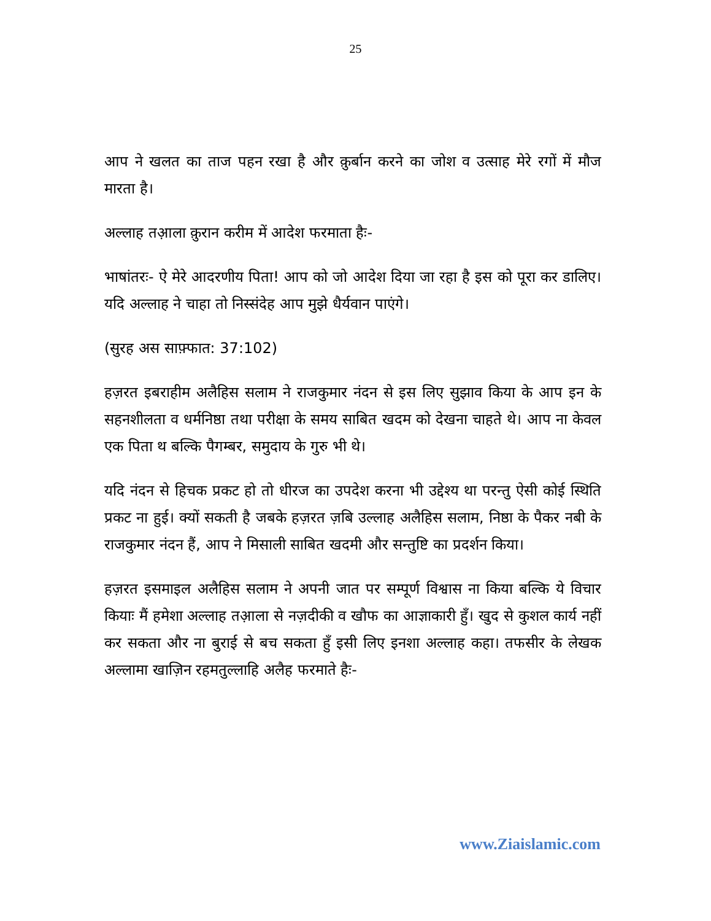25
आप ने खलत का ताज पहन रखा है और क़ुर्बान करने का जोश व उत्साह मेरे रगों में मौज मारता है।
अल्लाह तआ़ला क़ुरान करीम में आदेश फरमाता हैः-
भाषांतरः- ऐ मेरे आदरणीय पिता! आप को जो आदेश दिया जा रहा है इस को पूरा कर डालिए। यदि अल्लाह ने चाहा तो निस्संदेह आप मुझे धैर्यवान पाएंगे।
(सुरह अस साफ़्फात: 37:102)
हज़रत इबराहीम अलैहिस सलाम ने राजकुमार नंदन से इस लिए सुझाव किया के आप इन के सहनशीलता व धर्मनिष्ठा तथा परीक्षा के समय साबित खदम को देखना चाहते थे। आप ना केवल एक पिता थ बल्कि पैगम्बर, समुदाय के गुरु भी थे।
यदि नंदन से हिचक प्रकट हो तो धीरज का उपदेश करना भी उद्देश्य था परन्तु ऐसी कोई स्थिति प्रकट ना हुई। क्यों सकती है जबके हज़रत ज़बि उल्लाह अलैहिस सलाम, निष्ठा के पैकर नबी के राजकुमार नंदन हैं, आप ने मिसाली साबित खदमी और सन्तुष्टि का प्रदर्शन किया।
हज़रत इसमाइल अलैहिस सलाम ने अपनी जात पर सम्पूर्ण विश्वास ना किया बल्कि ये विचार कियाः मैं हमेशा अल्लाह तआ़ला से नज़दीकी व खौफ का आज्ञाकारी हुँ। खुद से कुशल कार्य नहीं कर सकता और ना बुराई से बच सकता हुँ इसी लिए इनशा अल्लाह कहा। तफसीर के लेखक अल्लामा खाज़िन रहमतुल्लाहि अलैह फरमाते हैः-
www.Ziaislamic.com